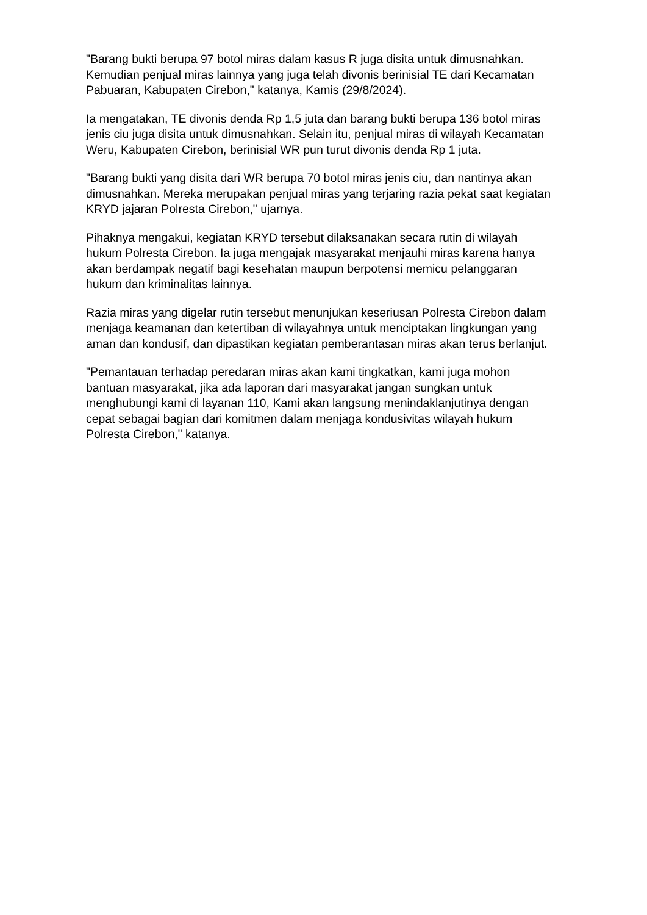"Barang bukti berupa 97 botol miras dalam kasus R juga disita untuk dimusnahkan. Kemudian penjual miras lainnya yang juga telah divonis berinisial TE dari Kecamatan Pabuaran, Kabupaten Cirebon," katanya, Kamis (29/8/2024).
Ia mengatakan, TE divonis denda Rp 1,5 juta dan barang bukti berupa 136 botol miras jenis ciu juga disita untuk dimusnahkan. Selain itu, penjual miras di wilayah Kecamatan Weru, Kabupaten Cirebon, berinisial WR pun turut divonis denda Rp 1 juta.
"Barang bukti yang disita dari WR berupa 70 botol miras jenis ciu, dan nantinya akan dimusnahkan. Mereka merupakan penjual miras yang terjaring razia pekat saat kegiatan KRYD jajaran Polresta Cirebon," ujarnya.
Pihaknya mengakui, kegiatan KRYD tersebut dilaksanakan secara rutin di wilayah hukum Polresta Cirebon. Ia juga mengajak masyarakat menjauhi miras karena hanya akan berdampak negatif bagi kesehatan maupun berpotensi memicu pelanggaran hukum dan kriminalitas lainnya.
Razia miras yang digelar rutin tersebut menunjukan keseriusan Polresta Cirebon dalam menjaga keamanan dan ketertiban di wilayahnya untuk menciptakan lingkungan yang aman dan kondusif, dan dipastikan kegiatan pemberantasan miras akan terus berlanjut.
"Pemantauan terhadap peredaran miras akan kami tingkatkan, kami juga mohon bantuan masyarakat, jika ada laporan dari masyarakat jangan sungkan untuk menghubungi kami di layanan 110, Kami akan langsung menindaklanjutinya dengan cepat sebagai bagian dari komitmen dalam menjaga kondusivitas wilayah hukum Polresta Cirebon," katanya.